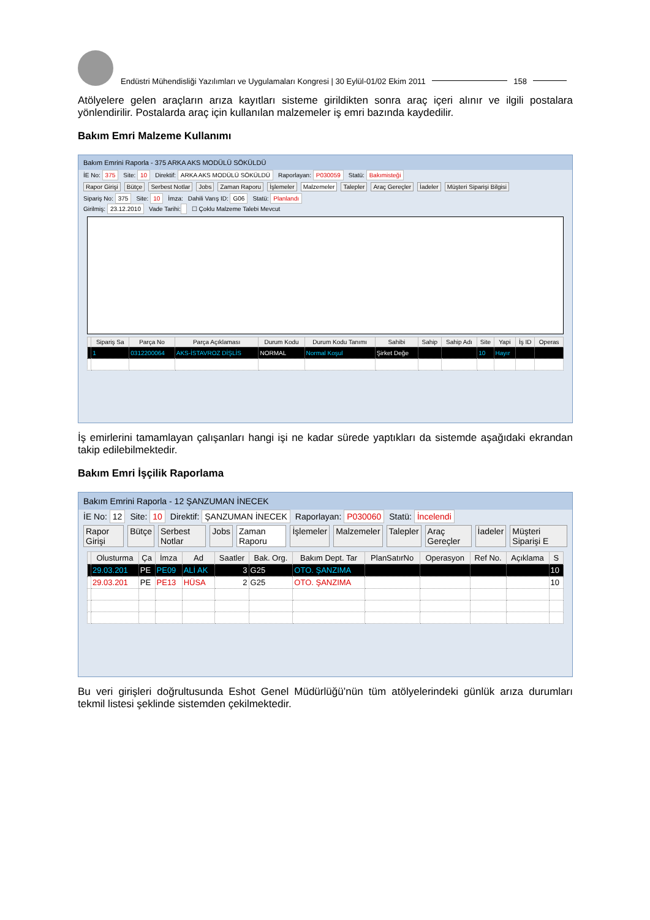Endüstri Mühendisliği Yazılımları ve Uygulamaları Kongresi | 30 Eylül-01/02 Ekim 2011 158
Atölyelere gelen araçların arıza kayıtları sisteme girildikten sonra araç içeri alınır ve ilgili postalara yönlendirilir. Postalarda araç için kullanılan malzemeler iş emri bazında kaydedilir.
Bakım Emri Malzeme Kullanımı
Bakım Emrini Raporla - 375 ARKA AKS MODÜLÜ SÖKÜLDÜ
İE No: 375 Site: 10 Direktif: ARKA AKS MODÜLÜ SÖKÜLDÜ Raporlayan: P030059 Statü: Bakımisteği
Rapor Girişi Bütçe Serbest Notlar Jobs Zaman Raporu İşlemeler Malzemeler Talepler Araç Gereçler İadeler Müşteri Siparişi Bilgisi
Sipariş No: 375 Site: 10 İmza: Dahili Varış ID: G06 Statü: Planlandı
Girilmiş: 23.12.2010 Vade Tarihi: ☐ Çoklu Malzeme Talebi Mevcut
| | Sipariş Sa | Parça No | Parça Açıklaması | Durum Kodu | Durum Kodu Tanımı | Sahibi | Sahip | Sahip Adı | Site | Yapi | İş ID | Operas |
| --- | --- | --- | --- | --- | --- | --- | --- | --- | --- | --- | --- | --- |
| | 1 | 0312200064 | AKS-İSTAVROZ DİŞLİS | NORMAL | Normal Koşul | Şirket Değe | | | 10 | Hayır | | |
İş emirlerini tamamlayan çalışanları hangi işi ne kadar sürede yaptıkları da sistemde aşağıdaki ekrandan takip edilebilmektedir.
Bakım Emri İşçilik Raporlama
Bakım Emrini Raporla - 12 ŞANZUMAN İNECEK
İE No: 12 Site: 10 Direktif: ŞANZUMAN İNECEK Raporlayan: P030060 Statü: İncelendi
Rapor Girişi Bütçe Serbest Notlar Jobs Zaman Raporu İşlemeler Malzemeler Talepler Araç Gereçler İadeler Müşteri Siparişi E
| | Olusturma | Ça | İmza | Ad | Saatler | Bak. Org. | Bakım Dept. Tar | PlanSatırNo | Operasyon | Ref No. | Açıklama | S |
| --- | --- | --- | --- | --- | --- | --- | --- | --- | --- | --- | --- | --- |
| | 29.03.201 | PE | PE09 | ALİ AK | 3 | G25 | OTO. ŞANZIMA | | | | | 10 |
| | 29.03.201 | PE | PE13 | HÜSA | 2 | G25 | OTO. ŞANZIMA | | | | | 10 |
Bu veri girişleri doğrultusunda Eshot Genel Müdürlüğü’nün tüm atölyelerindeki günlük arıza durumları tekmil listesi şeklinde sistemden çekilmektedir.